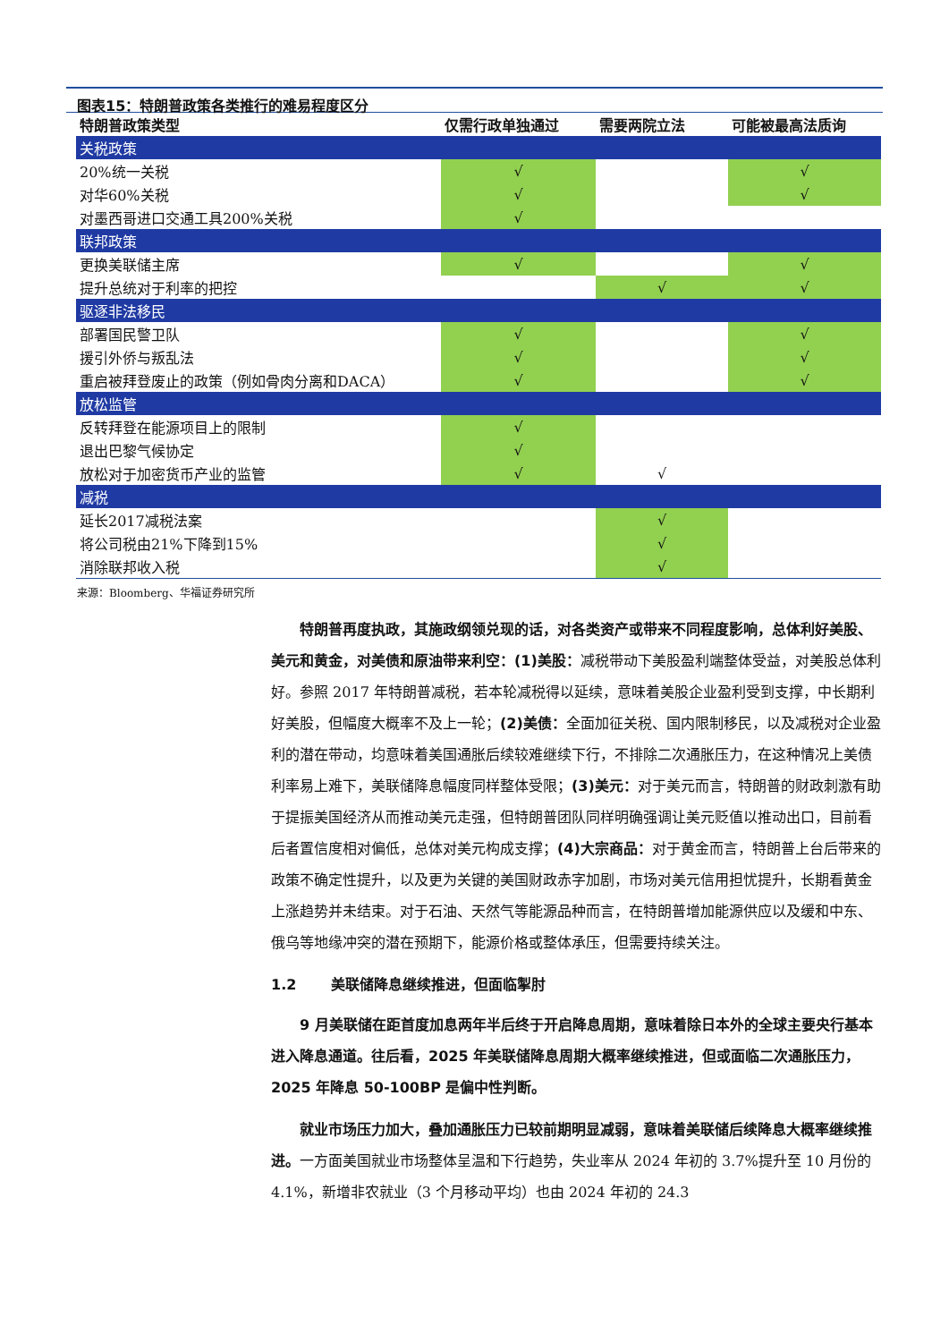图表15：特朗普政策各类推行的难易程度区分
| 特朗普政策类型 | 仅需行政单独通过 | 需要两院立法 | 可能被最高法质询 |
| --- | --- | --- | --- |
| 关税政策 | | | |
| 20%统一关税 | √ | | √ |
| 对华60%关税 | √ | | √ |
| 对墨西哥进口交通工具200%关税 | √ | | |
| 联邦政策 | | | |
| 更换美联储主席 | √ | | √ |
| 提升总统对于利率的把控 | | √ | √ |
| 驱逐非法移民 | | | |
| 部署国民警卫队 | √ | | √ |
| 援引外侨与叛乱法 | √ | | √ |
| 重启被拜登废止的政策（例如骨肉分离和DACA） | √ | | √ |
| 放松监管 | | | |
| 反转拜登在能源项目上的限制 | √ | | |
| 退出巴黎气候协定 | √ | | |
| 放松对于加密货币产业的监管 | √ | √ | |
| 减税 | | | |
| 延长2017减税法案 | | √ | |
| 将公司税由21%下降到15% | | √ | |
| 消除联邦收入税 | | √ | |
来源：Bloomberg、华福证券研究所
特朗普再度执政，其施政纲领兑现的话，对各类资产或带来不同程度影响，总体利好美股、美元和黄金，对美债和原油带来利空：(1)美股：减税带动下美股盈利端整体受益，对美股总体利好。参照 2017 年特朗普减税，若本轮减税得以延续，意味着美股企业盈利受到支撑，中长期利好美股，但幅度大概率不及上一轮；(2)美债：全面加征关税、国内限制移民，以及减税对企业盈利的潜在带动，均意味着美国通胀后续较难继续下行，不排除二次通胀压力，在这种情况上美债利率易上难下，美联储降息幅度同样整体受限；(3)美元：对于美元而言，特朗普的财政刺激有助于提振美国经济从而推动美元走强，但特朗普团队同样明确强调让美元贬值以推动出口，目前看后者置信度相对偏低，总体对美元构成支撑；(4)大宗商品：对于黄金而言，特朗普上台后带来的政策不确定性提升，以及更为关键的美国财政赤字加剧，市场对美元信用担忧提升，长期看黄金上涨趋势并未结束。对于石油、天然气等能源品种而言，在特朗普增加能源供应以及缓和中东、俄乌等地缘冲突的潜在预期下，能源价格或整体承压，但需要持续关注。
1.2 美联储降息继续推进，但面临掣肘
9 月美联储在距首度加息两年半后终于开启降息周期，意味着除日本外的全球主要央行基本进入降息通道。往后看，2025 年美联储降息周期大概率继续推进，但或面临二次通胀压力，2025 年降息 50-100BP 是偏中性判断。
就业市场压力加大，叠加通胀压力已较前期明显减弱，意味着美联储后续降息大概率继续推进。一方面美国就业市场整体呈温和下行趋势，失业率从 2024 年初的 3.7%提升至 10 月份的 4.1%，新增非农就业（3 个月移动平均）也由 2024 年初的 24.3